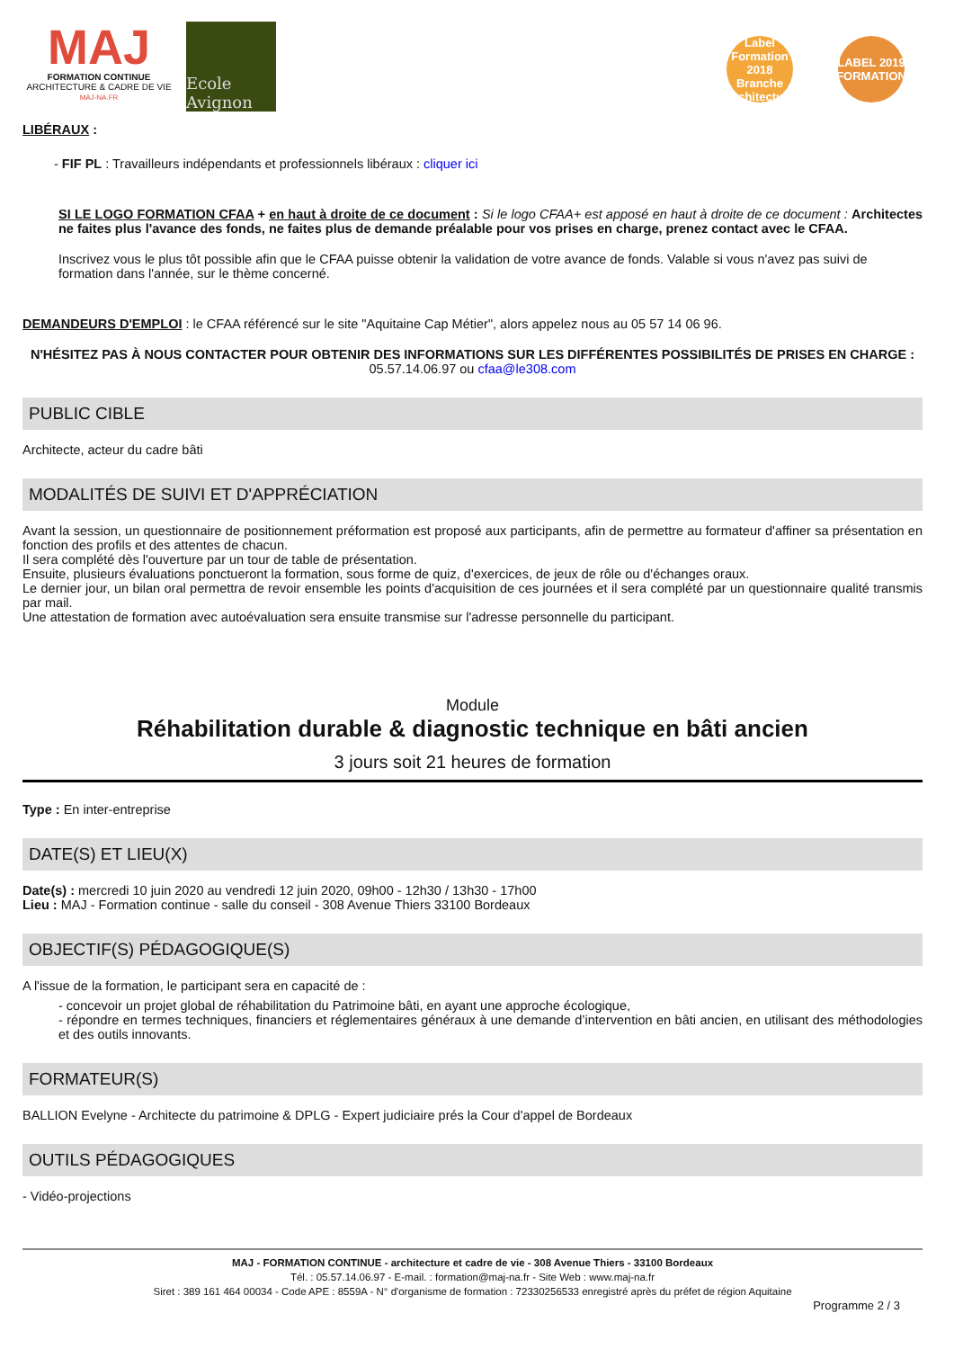MAJ
FORMATION CONTINUE
ARCHITECTURE & CADRE DE VIE
MAJ-NA.FR
Ecole Avignon
Label Formation 2018 Branche Architecture
LABEL 2019 FORMATION
LIBÉRAUX :
- FIF PL : Travailleurs indépendants et professionnels libéraux : cliquer ici
SI LE LOGO FORMATION CFAA + en haut à droite de ce document : Si le logo CFAA+ est apposé en haut à droite de ce document : Architectes ne faites plus l'avance des fonds, ne faites plus de demande préalable pour vos prises en charge, prenez contact avec le CFAA.
Inscrivez vous le plus tôt possible afin que le CFAA puisse obtenir la validation de votre avance de fonds. Valable si vous n'avez pas suivi de formation dans l'année, sur le thème concerné.
DEMANDEURS D'EMPLOI : le CFAA référencé sur le site "Aquitaine Cap Métier", alors appelez nous au 05 57 14 06 96.
N'HÉSITEZ PAS À NOUS CONTACTER POUR OBTENIR DES INFORMATIONS SUR LES DIFFÉRENTES POSSIBILITÉS DE PRISES EN CHARGE :
05.57.14.06.97 ou cfaa@le308.com
PUBLIC CIBLE
Architecte, acteur du cadre bâti
MODALITÉS DE SUIVI ET D'APPRÉCIATION
Avant la session, un questionnaire de positionnement préformation est proposé aux participants, afin de permettre au formateur d'affiner sa présentation en fonction des profils et des attentes de chacun.
Il sera complété dès l'ouverture par un tour de table de présentation.
Ensuite, plusieurs évaluations ponctueront la formation, sous forme de quiz, d'exercices, de jeux de rôle ou d'échanges oraux.
Le dernier jour, un bilan oral permettra de revoir ensemble les points d'acquisition de ces journées et il sera complété par un questionnaire qualité transmis par mail.
Une attestation de formation avec autoévaluation sera ensuite transmise sur l'adresse personnelle du participant.
Module
Réhabilitation durable & diagnostic technique en bâti ancien
3 jours soit 21 heures de formation
Type : En inter-entreprise
DATE(S) ET LIEU(X)
Date(s) : mercredi 10 juin 2020 au vendredi 12 juin 2020, 09h00 - 12h30 / 13h30 - 17h00
Lieu : MAJ - Formation continue - salle du conseil - 308 Avenue Thiers 33100 Bordeaux
OBJECTIF(S) PÉDAGOGIQUE(S)
A l'issue de la formation, le participant sera en capacité de :
- concevoir un projet global de réhabilitation du Patrimoine bâti, en ayant une approche écologique,
- répondre en termes techniques, financiers et réglementaires généraux à une demande d’intervention en bâti ancien, en utilisant des méthodologies et des outils innovants.
FORMATEUR(S)
BALLION Evelyne - Architecte du patrimoine & DPLG - Expert judiciaire prés la Cour d'appel de Bordeaux
OUTILS PÉDAGOGIQUES
- Vidéo-projections
MAJ - FORMATION CONTINUE - architecture et cadre de vie - 308 Avenue Thiers - 33100 Bordeaux
Tél. : 05.57.14.06.97 - E-mail. : formation@maj-na.fr - Site Web : www.maj-na.fr
Siret : 389 161 464 00034 - Code APE : 8559A - N° d'organisme de formation : 72330256533 enregistré après du préfet de région Aquitaine
Programme 2 / 3